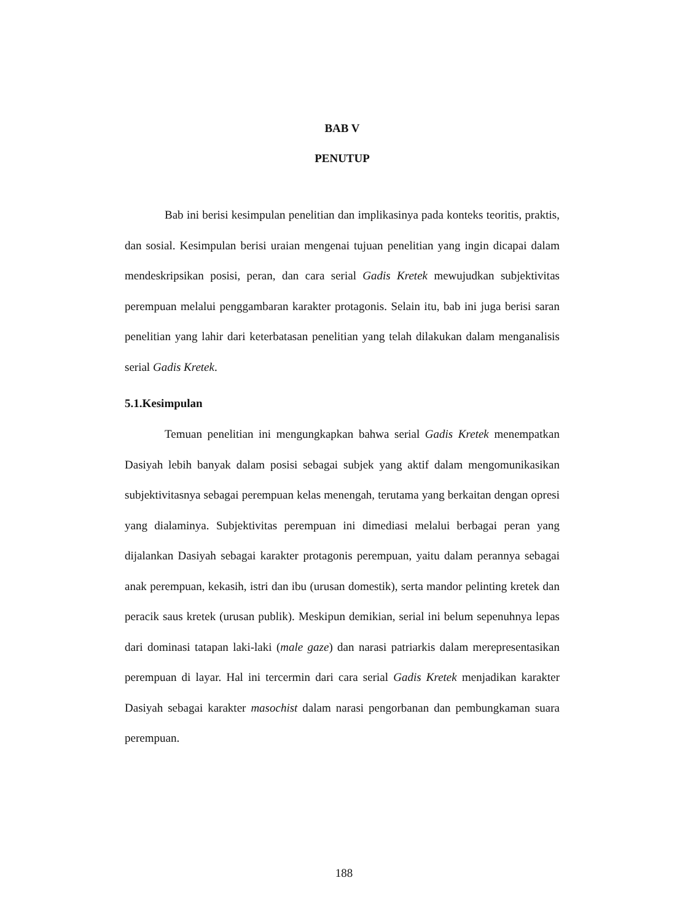BAB V
PENUTUP
Bab ini berisi kesimpulan penelitian dan implikasinya pada konteks teoritis, praktis, dan sosial. Kesimpulan berisi uraian mengenai tujuan penelitian yang ingin dicapai dalam mendeskripsikan posisi, peran, dan cara serial Gadis Kretek mewujudkan subjektivitas perempuan melalui penggambaran karakter protagonis. Selain itu, bab ini juga berisi saran penelitian yang lahir dari keterbatasan penelitian yang telah dilakukan dalam menganalisis serial Gadis Kretek.
5.1.Kesimpulan
Temuan penelitian ini mengungkapkan bahwa serial Gadis Kretek menempatkan Dasiyah lebih banyak dalam posisi sebagai subjek yang aktif dalam mengomunikasikan subjektivitasnya sebagai perempuan kelas menengah, terutama yang berkaitan dengan opresi yang dialaminya. Subjektivitas perempuan ini dimediasi melalui berbagai peran yang dijalankan Dasiyah sebagai karakter protagonis perempuan, yaitu dalam perannya sebagai anak perempuan, kekasih, istri dan ibu (urusan domestik), serta mandor pelinting kretek dan peracik saus kretek (urusan publik). Meskipun demikian, serial ini belum sepenuhnya lepas dari dominasi tatapan laki-laki (male gaze) dan narasi patriarkis dalam merepresentasikan perempuan di layar. Hal ini tercermin dari cara serial Gadis Kretek menjadikan karakter Dasiyah sebagai karakter masochist dalam narasi pengorbanan dan pembungkaman suara perempuan.
188